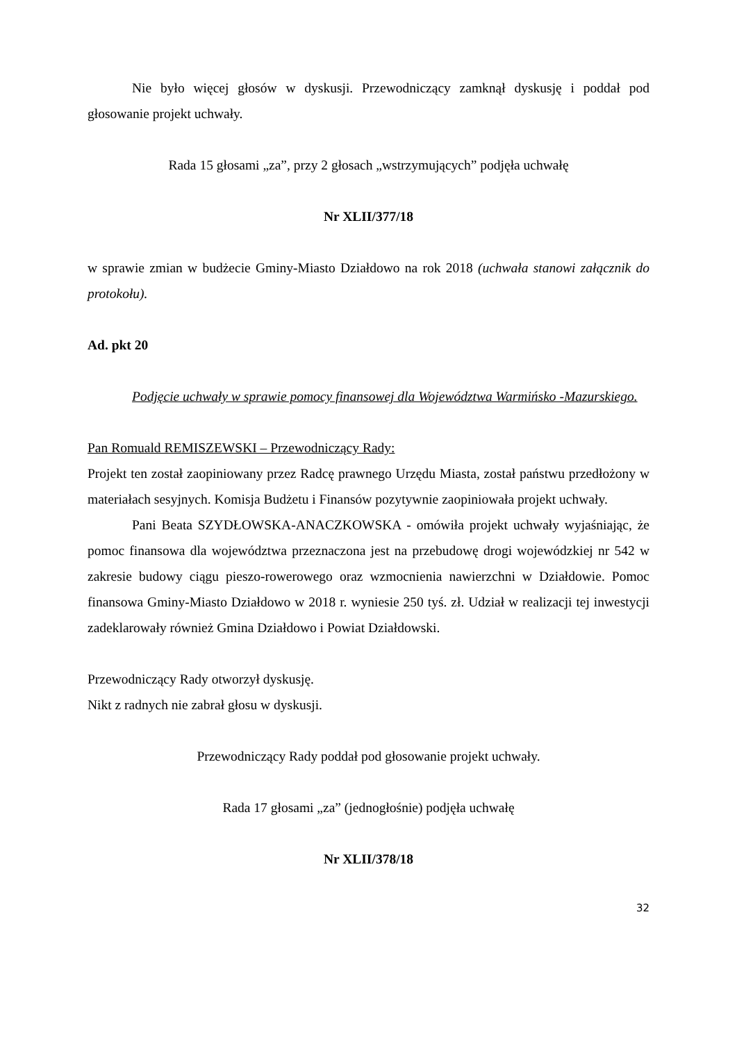Nie było więcej głosów w dyskusji. Przewodniczący zamknął dyskusję i poddał pod głosowanie projekt uchwały.
Rada 15 głosami „za”, przy 2 głosach „wstrzymujących” podjęła uchwałę
Nr XLII/377/18
w sprawie zmian w budżecie Gminy-Miasto Działdowo na rok 2018 (uchwała stanowi załącznik do protokołu).
Ad. pkt 20
Podjęcie uchwały w sprawie pomocy finansowej dla Województwa Warmińsko -Mazurskiego.
Pan Romuald REMISZEWSKI – Przewodniczący Rady:
Projekt ten został zaopiniowany przez Radcę prawnego Urzędu Miasta, został państwu przedłożony w materiałach sesyjnych. Komisja Budżetu i Finansów pozytywnie zaopiniowała projekt uchwały.
Pani Beata SZYDŁOWSKA-ANACZKOWSKA - omówiła projekt uchwały wyjaśniając, że pomoc finansowa dla województwa przeznaczona jest na przebudowę drogi wojewódzkiej nr 542 w zakresie budowy ciągu pieszo-rowerowego oraz wzmocnienia nawierzchni w Działdowie. Pomoc finansowa Gminy-Miasto Działdowo w 2018 r. wyniesie 250 tyś. zł. Udział w realizacji tej inwestycji zadeklarowały również Gmina Działdowo i Powiat Działdowski.
Przewodniczący Rady otworzył dyskusję.
Nikt z radnych nie zabrał głosu w dyskusji.
Przewodniczący Rady poddał pod głosowanie projekt uchwały.
Rada 17 głosami „za” (jednogłośnie) podjęła uchwałę
Nr XLII/378/18
32